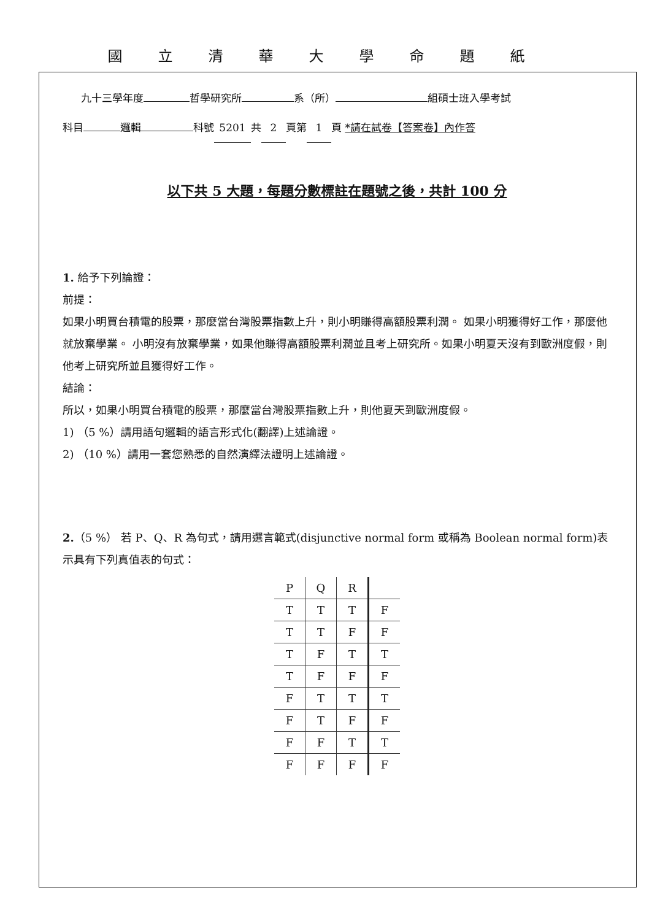國立清華大學命題紙
九十三學年度 哲學研究所 系（所） 組碩士班入學考試
科目 邏輯 科號 5201 共 2 頁第 1 頁 *請在試卷【答案卷】內作答
以下共 5 大題，每題分數標註在題號之後，共計 100 分
1. 給予下列論證：
前提：
如果小明買台積電的股票，那麼當台灣股票指數上升，則小明賺得高額股票利潤。 如果小明獲得好工作，那麼他就放棄學業。 小明沒有放棄學業，如果他賺得高額股票利潤並且考上研究所。如果小明夏天沒有到歐洲度假，則他考上研究所並且獲得好工作。
結論：
所以，如果小明買台積電的股票，那麼當台灣股票指數上升，則他夏天到歐洲度假。
1) （5 %）請用語句邏輯的語言形式化(翻譯)上述論證。
2) （10 %）請用一套您熟悉的自然演繹法證明上述論證。
2.（5 %） 若 P、Q、R 為句式，請用選言範式(disjunctive normal form 或稱為 Boolean normal form)表示具有下列真值表的句式：
| P | Q | R | |
| --- | --- | --- | --- |
| T | T | T | F |
| T | T | F | F |
| T | F | T | T |
| T | F | F | F |
| F | T | T | T |
| F | T | F | F |
| F | F | T | T |
| F | F | F | F |